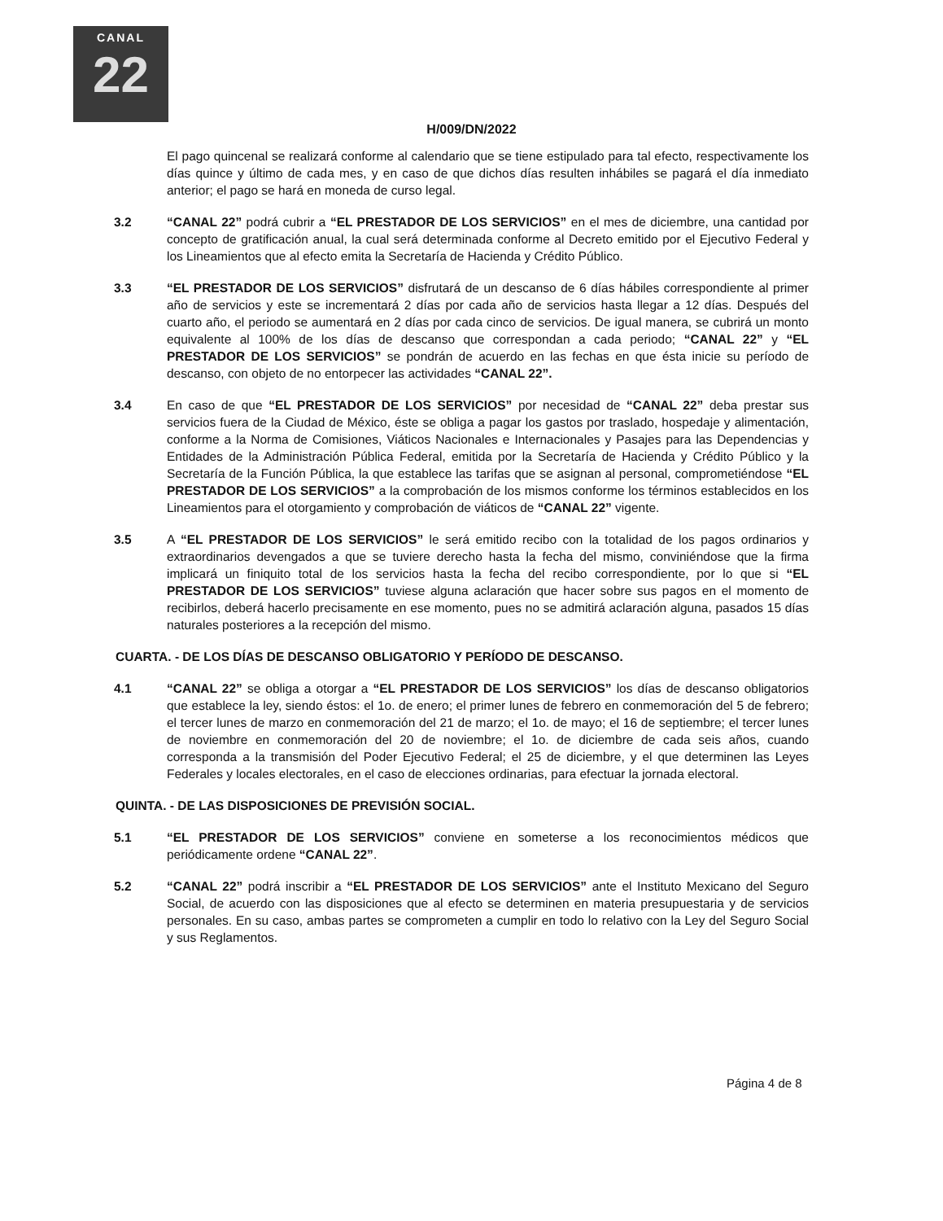CANAL
22
H/009/DN/2022
El pago quincenal se realizará conforme al calendario que se tiene estipulado para tal efecto, respectivamente los días quince y último de cada mes, y en caso de que dichos días resulten inhábiles se pagará el día inmediato anterior; el pago se hará en moneda de curso legal.
3.2 “CANAL 22” podrá cubrir a “EL PRESTADOR DE LOS SERVICIOS” en el mes de diciembre, una cantidad por concepto de gratificación anual, la cual será determinada conforme al Decreto emitido por el Ejecutivo Federal y los Lineamientos que al efecto emita la Secretaría de Hacienda y Crédito Público.
3.3 “EL PRESTADOR DE LOS SERVICIOS” disfrutará de un descanso de 6 días hábiles correspondiente al primer año de servicios y este se incrementará 2 días por cada año de servicios hasta llegar a 12 días. Después del cuarto año, el periodo se aumentará en 2 días por cada cinco de servicios. De igual manera, se cubrirá un monto equivalente al 100% de los días de descanso que correspondan a cada periodo; “CANAL 22” y “EL PRESTADOR DE LOS SERVICIOS” se pondrán de acuerdo en las fechas en que ésta inicie su período de descanso, con objeto de no entorpecer las actividades “CANAL 22”.
3.4 En caso de que “EL PRESTADOR DE LOS SERVICIOS” por necesidad de “CANAL 22” deba prestar sus servicios fuera de la Ciudad de México, éste se obliga a pagar los gastos por traslado, hospedaje y alimentación, conforme a la Norma de Comisiones, Viáticos Nacionales e Internacionales y Pasajes para las Dependencias y Entidades de la Administración Pública Federal, emitida por la Secretaría de Hacienda y Crédito Público y la Secretaría de la Función Pública, la que establece las tarifas que se asignan al personal, comprometiéndose “EL PRESTADOR DE LOS SERVICIOS” a la comprobación de los mismos conforme los términos establecidos en los Lineamientos para el otorgamiento y comprobación de viáticos de “CANAL 22” vigente.
3.5 A “EL PRESTADOR DE LOS SERVICIOS” le será emitido recibo con la totalidad de los pagos ordinarios y extraordinarios devengados a que se tuviere derecho hasta la fecha del mismo, conviniéndose que la firma implicará un finiquito total de los servicios hasta la fecha del recibo correspondiente, por lo que si “EL PRESTADOR DE LOS SERVICIOS” tuviese alguna aclaración que hacer sobre sus pagos en el momento de recibirlos, deberá hacerlo precisamente en ese momento, pues no se admitirá aclaración alguna, pasados 15 días naturales posteriores a la recepción del mismo.
CUARTA. - DE LOS DÍAS DE DESCANSO OBLIGATORIO Y PERÍODO DE DESCANSO.
4.1 “CANAL 22” se obliga a otorgar a “EL PRESTADOR DE LOS SERVICIOS” los días de descanso obligatorios que establece la ley, siendo éstos: el 1o. de enero; el primer lunes de febrero en conmemoración del 5 de febrero; el tercer lunes de marzo en conmemoración del 21 de marzo; el 1o. de mayo; el 16 de septiembre; el tercer lunes de noviembre en conmemoración del 20 de noviembre; el 1o. de diciembre de cada seis años, cuando corresponda a la transmisión del Poder Ejecutivo Federal; el 25 de diciembre, y el que determinen las Leyes Federales y locales electorales, en el caso de elecciones ordinarias, para efectuar la jornada electoral.
QUINTA. - DE LAS DISPOSICIONES DE PREVISIÓN SOCIAL.
5.1 “EL PRESTADOR DE LOS SERVICIOS” conviene en someterse a los reconocimientos médicos que periódicamente ordene “CANAL 22”.
5.2 “CANAL 22” podrá inscribir a “EL PRESTADOR DE LOS SERVICIOS” ante el Instituto Mexicano del Seguro Social, de acuerdo con las disposiciones que al efecto se determinen en materia presupuestaria y de servicios personales. En su caso, ambas partes se comprometen a cumplir en todo lo relativo con la Ley del Seguro Social y sus Reglamentos.
Página 4 de 8